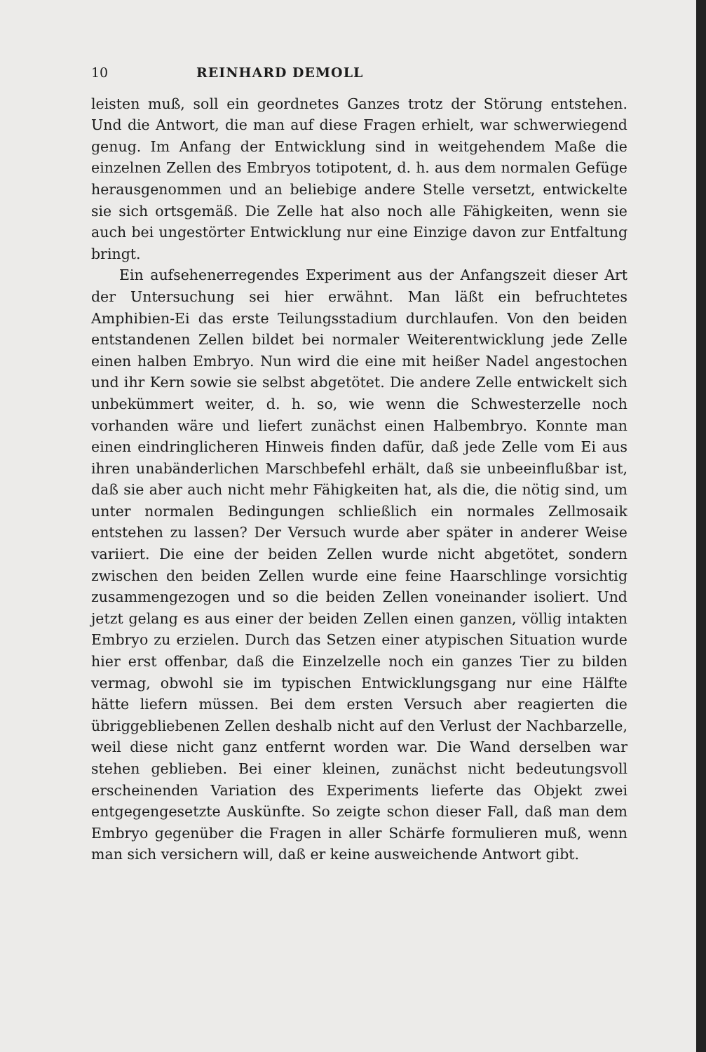10 REINHARD DEMOLL
leisten muß, soll ein geordnetes Ganzes trotz der Störung entstehen. Und die Antwort, die man auf diese Fragen erhielt, war schwerwiegend genug. Im Anfang der Entwicklung sind in weitgehendem Maße die einzelnen Zellen des Embryos totipotent, d. h. aus dem normalen Gefüge herausgenommen und an beliebige andere Stelle versetzt, entwickelte sie sich ortsgemäß. Die Zelle hat also noch alle Fähigkeiten, wenn sie auch bei ungestörter Entwicklung nur eine Einzige davon zur Entfaltung bringt.
Ein aufsehenerregendes Experiment aus der Anfangszeit dieser Art der Untersuchung sei hier erwähnt. Man läßt ein befruchtetes Amphibien-Ei das erste Teilungsstadium durchlaufen. Von den beiden entstandenen Zellen bildet bei normaler Weiterentwicklung jede Zelle einen halben Embryo. Nun wird die eine mit heißer Nadel angestochen und ihr Kern sowie sie selbst abgetötet. Die andere Zelle entwickelt sich unbekümmert weiter, d. h. so, wie wenn die Schwesterzelle noch vorhanden wäre und liefert zunächst einen Halbembryo. Konnte man einen eindringlicheren Hinweis finden dafür, daß jede Zelle vom Ei aus ihren unabänderlichen Marschbefehl erhält, daß sie unbeeinflußbar ist, daß sie aber auch nicht mehr Fähigkeiten hat, als die, die nötig sind, um unter normalen Bedingungen schließlich ein normales Zellmosaik entstehen zu lassen? Der Versuch wurde aber später in anderer Weise variiert. Die eine der beiden Zellen wurde nicht abgetötet, sondern zwischen den beiden Zellen wurde eine feine Haarschlinge vorsichtig zusammengezogen und so die beiden Zellen voneinander isoliert. Und jetzt gelang es aus einer der beiden Zellen einen ganzen, völlig intakten Embryo zu erzielen. Durch das Setzen einer atypischen Situation wurde hier erst offenbar, daß die Einzelzelle noch ein ganzes Tier zu bilden vermag, obwohl sie im typischen Entwicklungsgang nur eine Hälfte hätte liefern müssen. Bei dem ersten Versuch aber reagierten die übriggebliebenen Zellen deshalb nicht auf den Verlust der Nachbarzelle, weil diese nicht ganz entfernt worden war. Die Wand derselben war stehen geblieben. Bei einer kleinen, zunächst nicht bedeutungsvoll erscheinenden Variation des Experiments lieferte das Objekt zwei entgegengesetzte Auskünfte. So zeigte schon dieser Fall, daß man dem Embryo gegenüber die Fragen in aller Schärfe formulieren muß, wenn man sich versichern will, daß er keine ausweichende Antwort gibt.